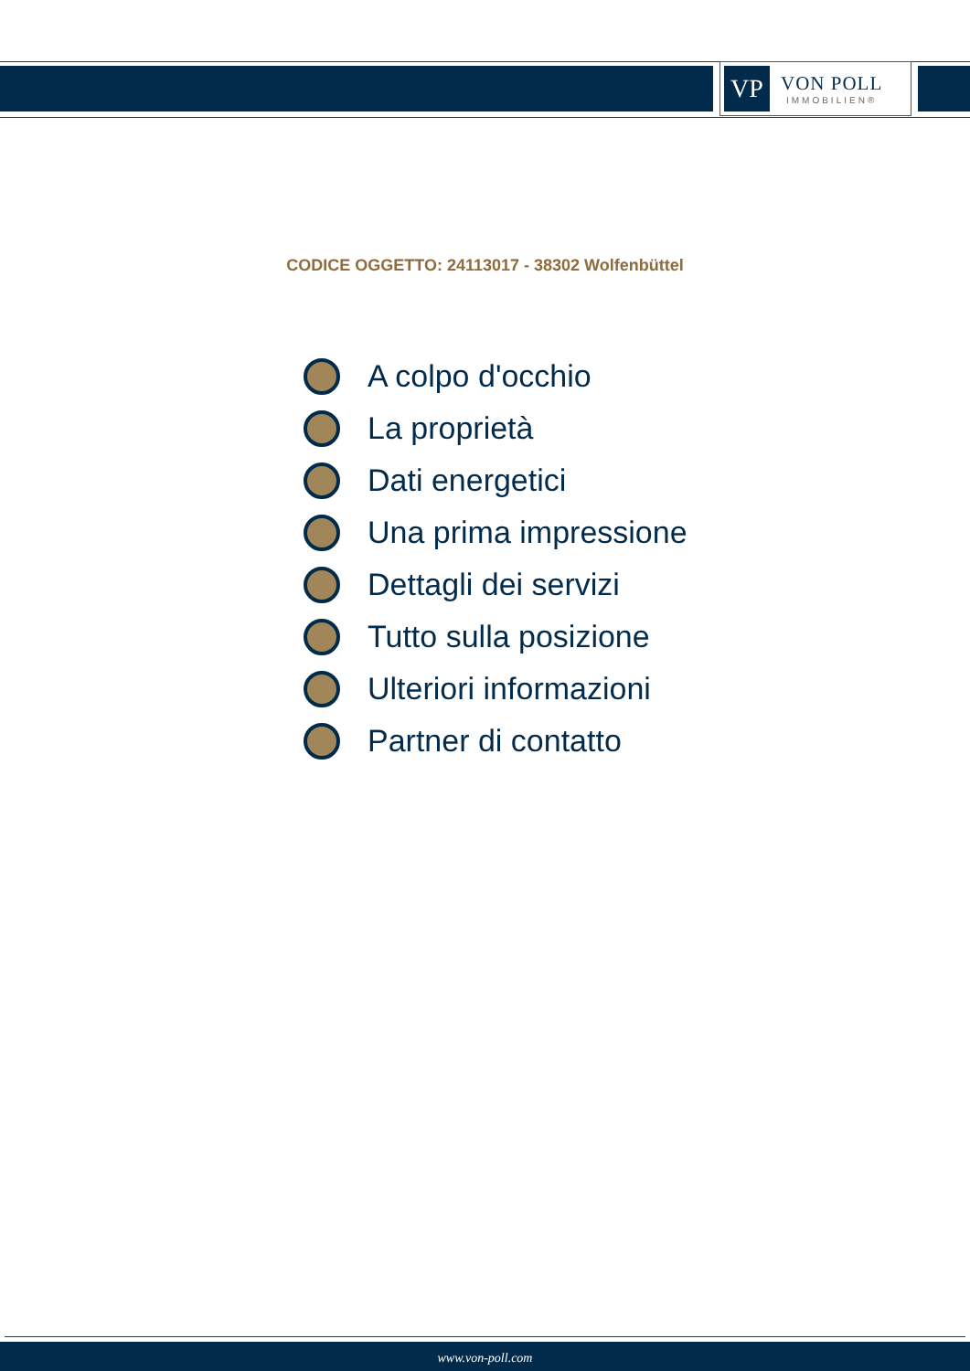VP
VON POLL
IMMOBILIEN®
CODICE OGGETTO: 24113017 - 38302 Wolfenbüttel
A colpo d'occhio
La proprietà
Dati energetici
Una prima impressione
Dettagli dei servizi
Tutto sulla posizione
Ulteriori informazioni
Partner di contatto
www.von-poll.com